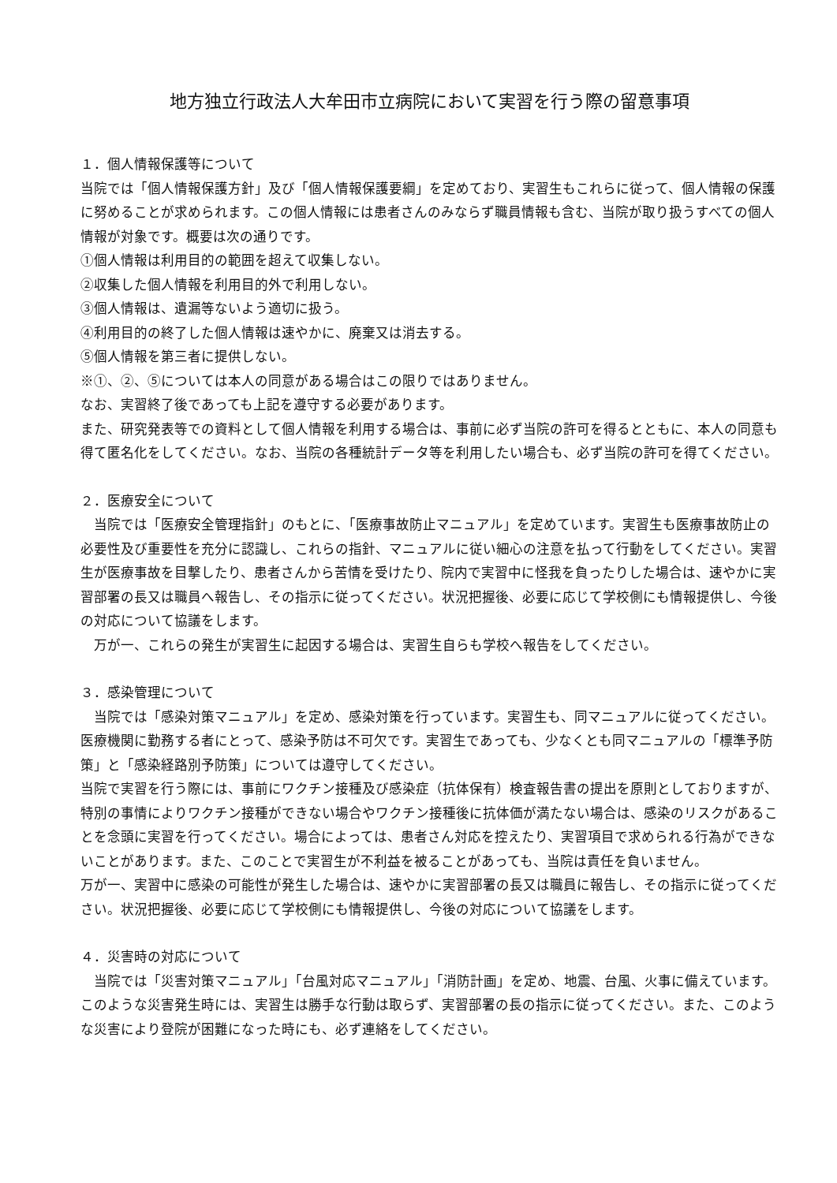地方独立行政法人大牟田市立病院において実習を行う際の留意事項
１．個人情報保護等について
当院では「個人情報保護方針」及び「個人情報保護要綱」を定めており、実習生もこれらに従って、個人情報の保護に努めることが求められます。この個人情報には患者さんのみならず職員情報も含む、当院が取り扱うすべての個人情報が対象です。概要は次の通りです。
①個人情報は利用目的の範囲を超えて収集しない。
②収集した個人情報を利用目的外で利用しない。
③個人情報は、遺漏等ないよう適切に扱う。
④利用目的の終了した個人情報は速やかに、廃棄又は消去する。
⑤個人情報を第三者に提供しない。
※①、②、⑤については本人の同意がある場合はこの限りではありません。
なお、実習終了後であっても上記を遵守する必要があります。
また、研究発表等での資料として個人情報を利用する場合は、事前に必ず当院の許可を得るとともに、本人の同意も得て匿名化をしてください。なお、当院の各種統計データ等を利用したい場合も、必ず当院の許可を得てください。
２．医療安全について
　当院では「医療安全管理指針」のもとに、「医療事故防止マニュアル」を定めています。実習生も医療事故防止の必要性及び重要性を充分に認識し、これらの指針、マニュアルに従い細心の注意を払って行動をしてください。実習生が医療事故を目撃したり、患者さんから苦情を受けたり、院内で実習中に怪我を負ったりした場合は、速やかに実習部署の長又は職員へ報告し、その指示に従ってください。状況把握後、必要に応じて学校側にも情報提供し、今後の対応について協議をします。
　万が一、これらの発生が実習生に起因する場合は、実習生自らも学校へ報告をしてください。
３．感染管理について
　当院では「感染対策マニュアル」を定め、感染対策を行っています。実習生も、同マニュアルに従ってください。医療機関に勤務する者にとって、感染予防は不可欠です。実習生であっても、少なくとも同マニュアルの「標準予防策」と「感染経路別予防策」については遵守してください。
当院で実習を行う際には、事前にワクチン接種及び感染症（抗体保有）検査報告書の提出を原則としておりますが、特別の事情によりワクチン接種ができない場合やワクチン接種後に抗体価が満たない場合は、感染のリスクがあることを念頭に実習を行ってください。場合によっては、患者さん対応を控えたり、実習項目で求められる行為ができないことがあります。また、このことで実習生が不利益を被ることがあっても、当院は責任を負いません。
万が一、実習中に感染の可能性が発生した場合は、速やかに実習部署の長又は職員に報告し、その指示に従ってください。状況把握後、必要に応じて学校側にも情報提供し、今後の対応について協議をします。
４．災害時の対応について
　当院では「災害対策マニュアル」「台風対応マニュアル」「消防計画」を定め、地震、台風、火事に備えています。このような災害発生時には、実習生は勝手な行動は取らず、実習部署の長の指示に従ってください。また、このような災害により登院が困難になった時にも、必ず連絡をしてください。